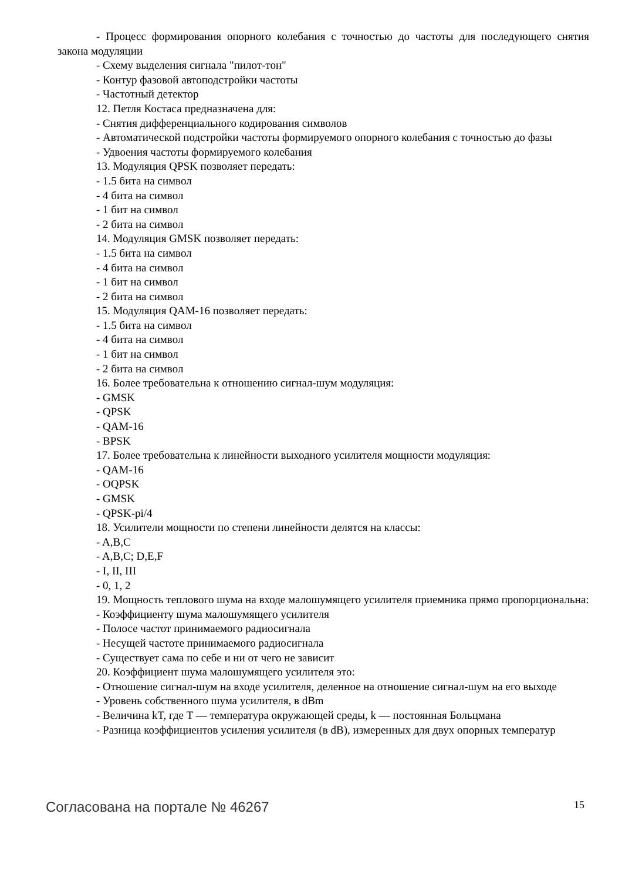- Процесс формирования опорного колебания с точностью до частоты для последующего снятия закона модуляции
- Схему выделения сигнала "пилот-тон"
- Контур фазовой автоподстройки частоты
- Частотный детектор
12. Петля Костаса предназначена для:
- Снятия дифференциального кодирования символов
- Автоматической подстройки частоты формируемого опорного колебания с точностью до фазы
- Удвоения частоты формируемого колебания
13. Модуляция QPSK позволяет передать:
- 1.5 бита на символ
- 4 бита на символ
- 1 бит на символ
- 2 бита на символ
14. Модуляция GMSK позволяет передать:
- 1.5 бита на символ
- 4 бита на символ
- 1 бит на символ
- 2 бита на символ
15. Модуляция QAM-16 позволяет передать:
- 1.5 бита на символ
- 4 бита на символ
- 1 бит на символ
- 2 бита на символ
16. Более требовательна к отношению сигнал-шум модуляция:
- GMSK
- QPSK
- QAM-16
- BPSK
17. Более требовательна к линейности выходного усилителя мощности модуляция:
- QAM-16
- OQPSK
- GMSK
- QPSK-pi/4
18. Усилители мощности по степени линейности делятся на классы:
- A,B,C
- A,B,C; D,E,F
- I, II, III
- 0, 1, 2
19. Мощность теплового шума на входе малошумящего усилителя приемника прямо пропорциональна:
- Коэффициенту шума малошумящего усилителя
- Полосе частот принимаемого радиосигнала
- Несущей частоте принимаемого радиосигнала
- Существует сама по себе и ни от чего не зависит
20. Коэффициент шума малошумящего усилителя это:
- Отношение сигнал-шум на входе усилителя, деленное на отношение сигнал-шум на его выходе
- Уровень собственного шума усилителя, в dBm
- Величина kT, где T — температура окружающей среды, k — постоянная Больцмана
- Разница коэффициентов усиления усилителя (в dB), измеренных для двух опорных температур
Согласована на портале № 46267 15